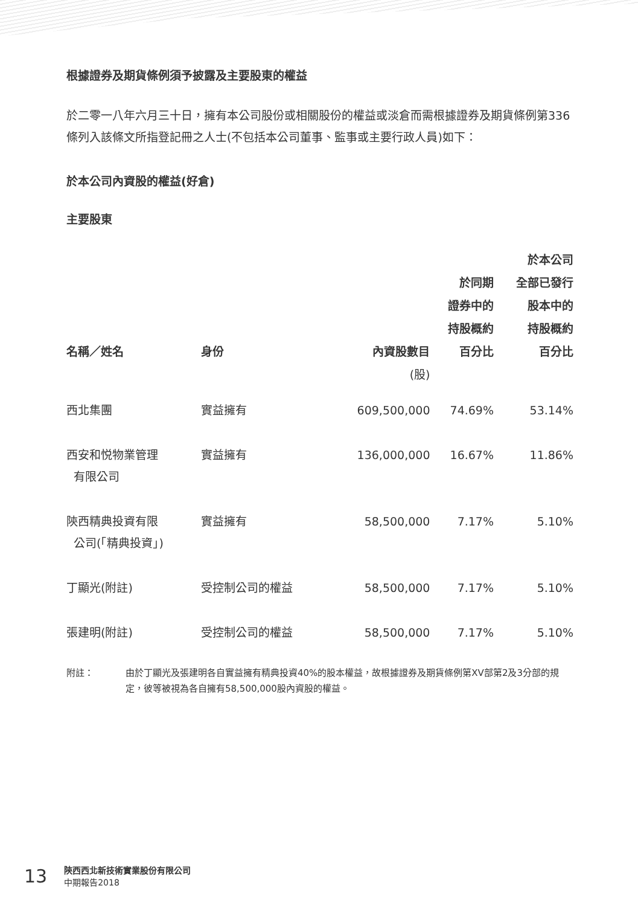根據證券及期貨條例須予披露及主要股東的權益
於二零一八年六月三十日，擁有本公司股份或相關股份的權益或淡倉而需根據證券及期貨條例第336條列入該條文所指登記冊之人士(不包括本公司董事、監事或主要行政人員)如下：
於本公司內資股的權益(好倉)
主要股東
| 名稱／姓名 | 身份 | 內資股數目 | 於同期 證券中的 持股概約 百分比 | 於本公司 全部已發行 股本中的 持股概約 百分比 |
| --- | --- | --- | --- | --- |
| | | (股) | | |
| 西北集團 | 實益擁有 | 609,500,000 | 74.69% | 53.14% |
| 西安和悦物業管理 有限公司 | 實益擁有 | 136,000,000 | 16.67% | 11.86% |
| 陝西精典投資有限 公司(「精典投資」) | 實益擁有 | 58,500,000 | 7.17% | 5.10% |
| 丁顯光(附註) | 受控制公司的權益 | 58,500,000 | 7.17% | 5.10% |
| 張建明(附註) | 受控制公司的權益 | 58,500,000 | 7.17% | 5.10% |
附註： 由於丁顯光及張建明各自實益擁有精典投資40%的股本權益，故根據證券及期貨條例第XV部第2及3分部的規定，彼等被視為各自擁有58,500,000股內資股的權益。
13
陝西西北新技術實業股份有限公司
中期報告2018